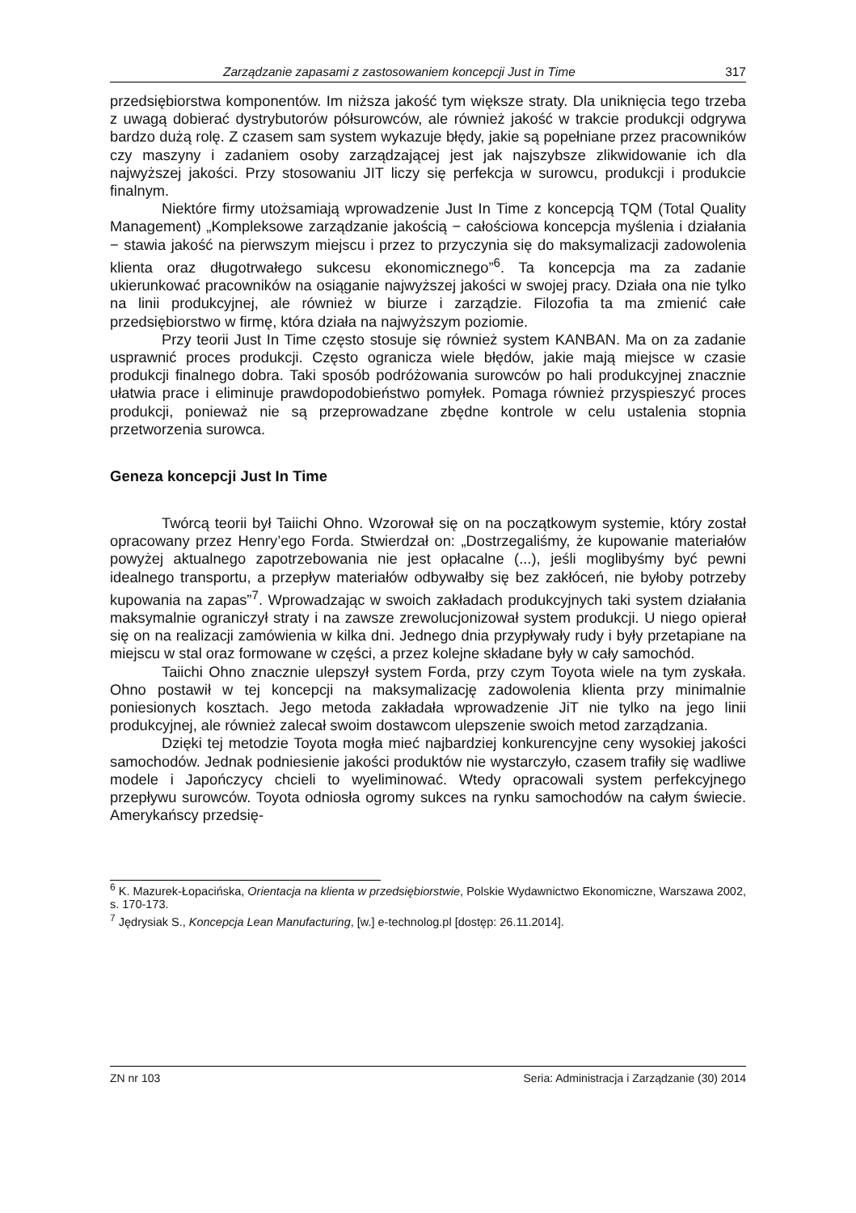Zarządzanie zapasami z zastosowaniem koncepcji Just in Time 317
przedsiębiorstwa komponentów. Im niższa jakość tym większe straty. Dla uniknięcia tego trzeba z uwagą dobierać dystrybutorów półsurowców, ale również jakość w trakcie produkcji odgrywa bardzo dużą rolę. Z czasem sam system wykazuje błędy, jakie są popełniane przez pracowników czy maszyny i zadaniem osoby zarządzającej jest jak najszybsze zlikwidowanie ich dla najwyższej jakości. Przy stosowaniu JIT liczy się perfekcja w surowcu, produkcji i produkcie finalnym.
Niektóre firmy utożsamiają wprowadzenie Just In Time z koncepcją TQM (Total Quality Management) „Kompleksowe zarządzanie jakością − całościowa koncepcja myślenia i działania − stawia jakość na pierwszym miejscu i przez to przyczynia się do maksymalizacji zadowolenia klienta oraz długotrwałego sukcesu ekonomicznego”<sup>6</sup>. Ta koncepcja ma za zadanie ukierunkować pracowników na osiąganie najwyższej jakości w swojej pracy. Działa ona nie tylko na linii produkcyjnej, ale również w biurze i zarządzie. Filozofia ta ma zmienić całe przedsiębiorstwo w firmę, która działa na najwyższym poziomie.
Przy teorii Just In Time często stosuje się również system KANBAN. Ma on za zadanie usprawnić proces produkcji. Często ogranicza wiele błędów, jakie mają miejsce w czasie produkcji finalnego dobra. Taki sposób podróżowania surowców po hali produkcyjnej znacznie ułatwia prace i eliminuje prawdopodobieństwo pomyłek. Pomaga również przyspieszyć proces produkcji, ponieważ nie są przeprowadzane zbędne kontrole w celu ustalenia stopnia przetworzenia surowca.
Geneza koncepcji Just In Time
Twórcą teorii był Taiichi Ohno. Wzorował się on na początkowym systemie, który został opracowany przez Henry’ego Forda. Stwierdzał on: „Dostrzegaliśmy, że kupowanie materiałów powyżej aktualnego zapotrzebowania nie jest opłacalne (...), jeśli moglibyśmy być pewni idealnego transportu, a przepływ materiałów odbywałby się bez zakłóceń, nie byłoby potrzeby kupowania na zapas”<sup>7</sup>. Wprowadzając w swoich zakładach produkcyjnych taki system działania maksymalnie ograniczył straty i na zawsze zrewolucjonizował system produkcji. U niego opierał się on na realizacji zamówienia w kilka dni. Jednego dnia przypływały rudy i były przetapiane na miejscu w stal oraz formowane w części, a przez kolejne składane były w cały samochód.
Taiichi Ohno znacznie ulepszył system Forda, przy czym Toyota wiele na tym zyskała. Ohno postawił w tej koncepcji na maksymalizację zadowolenia klienta przy minimalnie poniesionych kosztach. Jego metoda zakładała wprowadzenie JiT nie tylko na jego linii produkcyjnej, ale również zalecał swoim dostawcom ulepszenie swoich metod zarządzania.
Dzięki tej metodzie Toyota mogła mieć najbardziej konkurencyjne ceny wysokiej jakości samochodów. Jednak podniesienie jakości produktów nie wystarczyło, czasem trafiły się wadliwe modele i Japończycy chcieli to wyeliminować. Wtedy opracowali system perfekcyjnego przepływu surowców. Toyota odniosła ogromy sukces na rynku samochodów na całym świecie. Amerykańscy przedsię-
<sup>6</sup> K. Mazurek-Łopacińska, Orientacja na klienta w przedsiębiorstwie, Polskie Wydawnictwo Ekonomiczne, Warszawa 2002, s. 170-173.
<sup>7</sup> Jędrysiak S., Koncepcja Lean Manufacturing, [w.] e-technolog.pl [dostęp: 26.11.2014].
ZN nr 103 Seria: Administracja i Zarządzanie (30) 2014